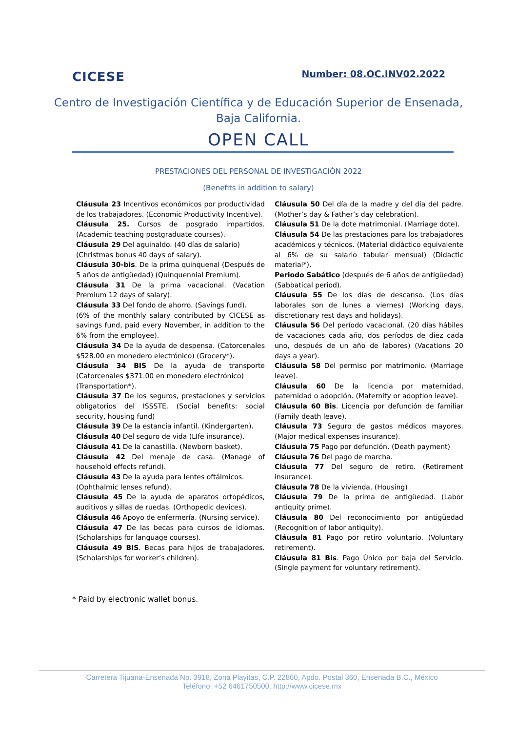CICESE
Number: 08.OC.INV02.2022
Centro de Investigación Científica y de Educación Superior de Ensenada,
Baja California.
OPEN CALL
PRESTACIONES DEL PERSONAL DE INVESTIGACIÓN 2022
(Benefits in addition to salary)
Cláusula 23 Incentivos económicos por productividad de los trabajadores. (Economic Productivity Incentive).
Cláusula 25. Cursos de posgrado impartidos. (Academic teaching postgraduate courses).
Cláusula 29 Del aguinaldo. (40 días de salario)
(Christmas bonus 40 days of salary).
Cláusula 30-bis. De la prima quinquenal (Después de 5 años de antigüedad) (Quinquennial Premium).
Cláusula 31 De la prima vacacional. (Vacation Premium 12 days of salary).
Cláusula 33 Del fondo de ahorro. (Savings fund).
(6% of the monthly salary contributed by CICESE as savings fund, paid every November, in addition to the 6% from the employee).
Cláusula 34 De la ayuda de despensa. (Catorcenales $528.00 en monedero electrónico) (Grocery*).
Cláusula 34 BIS De la ayuda de transporte (Catorcenales $371.00 en monedero electrónico)
(Transportation*).
Cláusula 37 De los seguros, prestaciones y servicios obligatorios del ISSSTE. (Social benefits: social security, housing fund)
Cláusula 39 De la estancia infantil. (Kindergarten).
Cláusula 40 Del seguro de vida (LIfe insurance).
Cláusula 41 De la canastilla. (Newborn basket).
Cláusula 42 Del menaje de casa. (Manage of household effects refund).
Cláusula 43 De la ayuda para lentes oftálmicos.
(Ophthalmic lenses refund).
Cláusula 45 De la ayuda de aparatos ortopédicos, auditivos y sillas de ruedas. (Orthopedic devices).
Cláusula 46 Apoyo de enfermería. (Nursing service).
Cláusula 47 De las becas para cursos de idiomas. (Scholarships for language courses).
Cláusula 49 BIS. Becas para hijos de trabajadores. (Scholarships for worker’s children).
Cláusula 50 Del día de la madre y del día del padre. (Mother’s day & Father’s day celebration).
Cláusula 51 De la dote matrimonial. (Marriage dote).
Cláusula 54 De las prestaciones para los trabajadores académicos y técnicos. (Material didáctico equivalente al 6% de su salario tabular mensual) (Didactic material*).
Periodo Sabático (después de 6 años de antigüedad) (Sabbatical period).
Cláusula 55 De los días de descanso. (Los días laborales son de lunes a viernes) (Working days, discretionary rest days and holidays).
Cláusula 56 Del período vacacional. (20 días hábiles de vacaciones cada año, dos períodos de diez cada uno, después de un año de labores) (Vacations 20 days a year).
Cláusula 58 Del permiso por matrimonio. (Marriage leave).
Cláusula 60 De la licencia por maternidad, paternidad o adopción. (Maternity or adoption leave).
Cláusula 60 Bis. Licencia por defunción de familiar (Family death leave).
Cláusula 73 Seguro de gastos médicos mayores. (Major medical expenses insurance).
Cláusula 75 Pago por defunción. (Death payment)
Cláusula 76 Del pago de marcha.
Cláusula 77 Del seguro de retiro. (Retirement insurance).
Cláusula 78 De la vivienda. (Housing)
Cláusula 79 De la prima de antigüedad. (Labor antiquity prime).
Cláusula 80 Del reconocimiento por antigüedad (Recognition of labor antiquity).
Cláusula 81 Pago por retiro voluntario. (Voluntary retirement).
Cláusula 81 Bis. Pago Único por baja del Servicio. (Single payment for voluntary retirement).
* Paid by electronic wallet bonus.
Carretera Tijuana-Ensenada No. 3918, Zona Playitas, C.P. 22860, Apdo. Postal 360, Ensenada B.C., México
Teléfono: +52 6461750500, http://www.cicese.mx